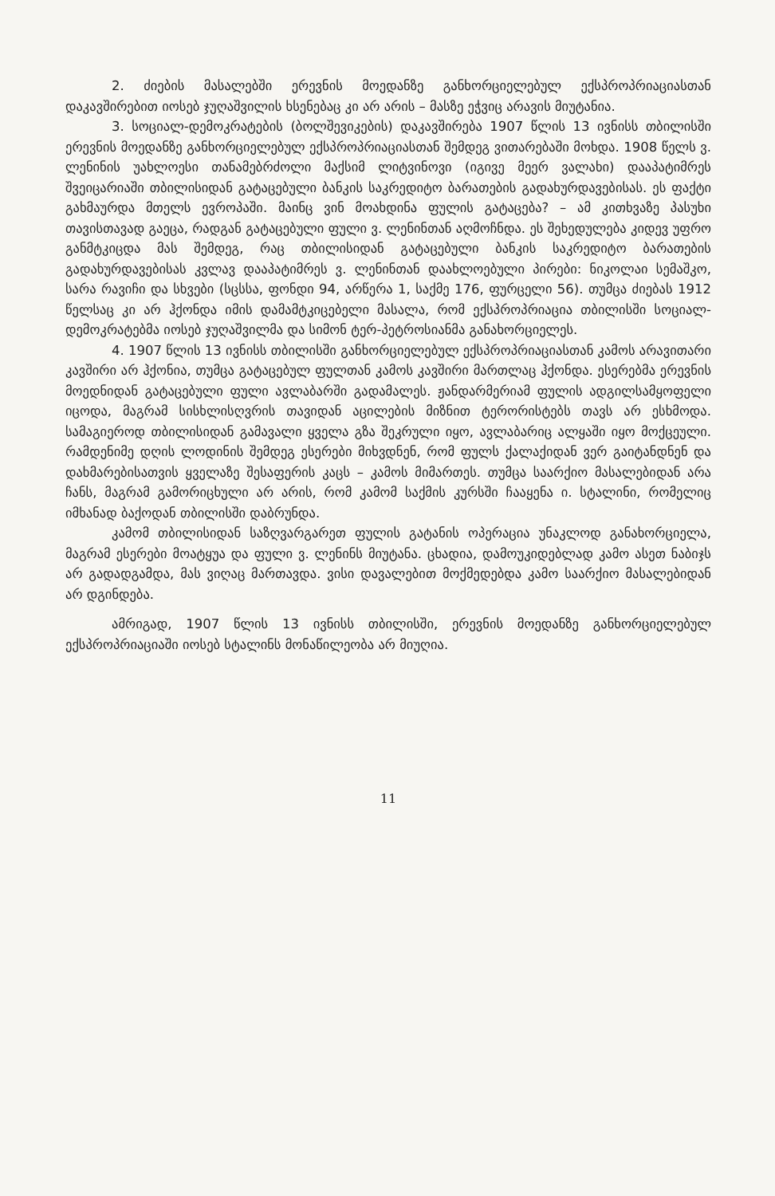2. ძიების მასალებში ერევნის მოედანზე განხორციელებულ ექსპროპრია­ციასთან დაკავშირებით იოსებ ჯუღაშვილის ხსენებაც კი არ არის – მასზე ეჭვიც არავის მიუტანია.
3. სოციალ-დემოკრატების (ბოლშევიკების) დაკავშირება 1907 წლის 13 ივნისს თბილისში ერევნის მოედანზე განხორციელებულ ექსპროპრიაციასთან შემდეგ ვითარებაში მოხდა. 1908 წელს ვ. ლენინის უახლოესი თანამებრძოლი მაქსიმ ლიტვინოვი (იგივე მეერ ვალახი) დააპატიმრეს შვეიცარიაში თბილისი­დან გატაცებული ბანკის საკრედიტო ბარათების გადახურდავებისას. ეს ფაქ­ტი გახმაურდა მთელს ევროპაში. მაინც ვინ მოახდინა ფულის გატაცება? – ამ კითხვაზე პასუხი თავისთავად გაეცა, რადგან გატაცებული ფული ვ. ლენ­ინთან აღმოჩნდა. ეს შეხედულება კიდევ უფრო განმტკიცდა მას შემდეგ, რაც თბილისიდან გატაცებული ბანკის საკრედიტო ბარათების გადახურდავებისას კვლავ დააპატიმრეს ვ. ლენინთან დაახლოებული პირები: ნიკოლაი სემაშკო, სარა რავიჩი და სხვები (სცსსა, ფონდი 94, არწერა 1, საქმე 176, ფურცელი 56). თუმცა ძიებას 1912 წელსაც კი არ ჰქონდა იმის დამამტკიცებელი მასალა, რომ ექსპროპრიაცია თბილისში სოციალ-დემოკრატებმა იოსებ ჯუღაშ­ვილმა და სიმონ ტერ-პეტროსიანმა განახორციელეს.
4. 1907 წლის 13 ივნისს თბილისში განხორციელებულ ექსპროპრიაცია­სთან კამოს არავითარი კავშირი არ ჰქონია, თუმცა გატაცებულ ფულთან კამოს კავშირი მართლაც ჰქონდა. ესერებმა ერევნის მოედნიდან გატაცებული ფული ავლაბარში გადამალეს. ჟანდარმერიამ ფულის ადგილსამყოფელი იცოდა, მა­გრამ სისხლისღვრის თავიდან აცილების მიზნით ტერორისტებს თავს არ ესხმოდა. სამაგიეროდ თბილისიდან გამავალი ყველა გზა შეკრული იყო, ავ­ლაბარიც ალყაში იყო მოქცეული. რამდენიმე დღის ლოდინის შემდეგ ესერები მიხვდნენ, რომ ფულს ქალაქიდან ვერ გაიტანდნენ და დახმარებისათვის ყველაზე შესაფერის კაცს – კამოს მიმართეს. თუმცა საარქიო მასალებიდან არა ჩანს, მაგრამ გამორიცხული არ არის, რომ კამომ საქმის კურსში ჩააყენა ი. სტა­ლინი, რომელიც იმხანად ბაქოდან თბილისში დაბრუნდა.
კამომ თბილისიდან საზღვარგარეთ ფულის გატანის ოპერაცია უნაკლოდ განახორციელა, მაგრამ ესერები მოატყუა და ფული ვ. ლენინს მიუტანა. ცხადია, დამოუკიდებლად კამო ასეთ ნაბიჯს არ გადადგამდა, მას ვიღაც მარ­თავდა. ვისი დავალებით მოქმედებდა კამო საარქიო მასალებიდან არ დგინდე­ბა.
ამრიგად, 1907 წლის 13 ივნისს თბილისში, ერევნის მოედანზე განხორ­ციელებულ ექსპროპრიაციაში იოსებ სტალინს მონაწილეობა არ მიუღია.
11